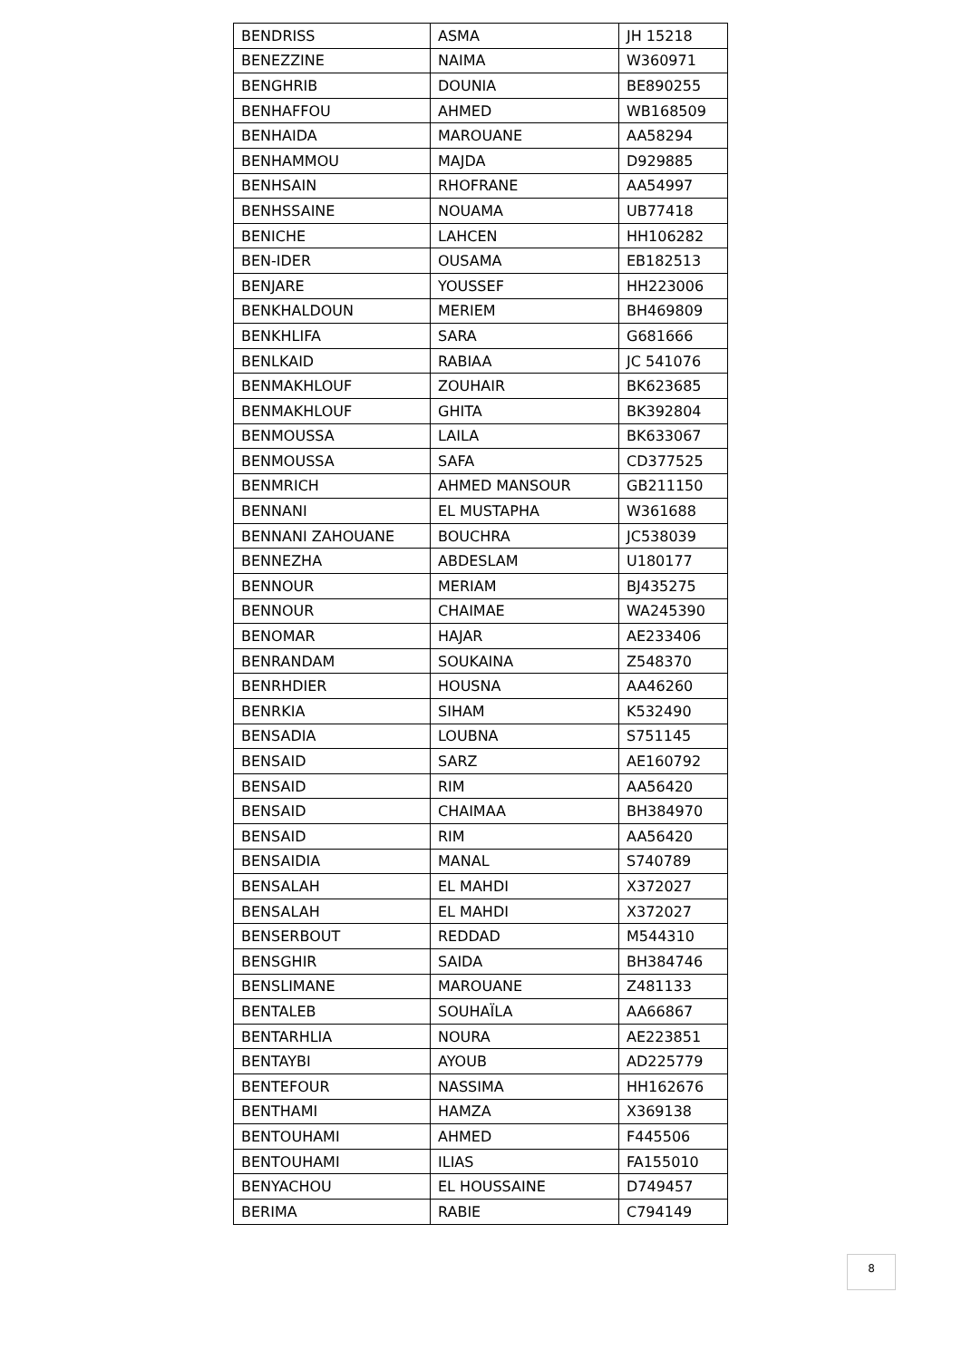| BENDRISS | ASMA | JH 15218 |
| BENEZZINE | NAIMA | W360971 |
| BENGHRIB | DOUNIA | BE890255 |
| BENHAFFOU | AHMED | WB168509 |
| BENHAIDA | MAROUANE | AA58294 |
| BENHAMMOU | MAJDA | D929885 |
| BENHSAIN | RHOFRANE | AA54997 |
| BENHSSAINE | NOUAMA | UB77418 |
| BENICHE | LAHCEN | HH106282 |
| BEN-IDER | OUSAMA | EB182513 |
| BENJARE | YOUSSEF | HH223006 |
| BENKHALDOUN | MERIEM | BH469809 |
| BENKHLIFA | SARA | G681666 |
| BENLKAID | RABIAA | JC 541076 |
| BENMAKHLOUF | ZOUHAIR | BK623685 |
| BENMAKHLOUF | GHITA | BK392804 |
| BENMOUSSA | LAILA | BK633067 |
| BENMOUSSA | SAFA | CD377525 |
| BENMRICH | AHMED MANSOUR | GB211150 |
| BENNANI | EL MUSTAPHA | W361688 |
| BENNANI ZAHOUANE | BOUCHRA | JC538039 |
| BENNEZHA | ABDESLAM | U180177 |
| BENNOUR | MERIAM | BJ435275 |
| BENNOUR | CHAIMAE | WA245390 |
| BENOMAR | HAJAR | AE233406 |
| BENRANDAM | SOUKAINA | Z548370 |
| BENRHDIER | HOUSNA | AA46260 |
| BENRKIA | SIHAM | K532490 |
| BENSADIA | LOUBNA | S751145 |
| BENSAID | SARZ | AE160792 |
| BENSAID | RIM | AA56420 |
| BENSAID | CHAIMAA | BH384970 |
| BENSAID | RIM | AA56420 |
| BENSAIDIA | MANAL | S740789 |
| BENSALAH | EL MAHDI | X372027 |
| BENSALAH | EL MAHDI | X372027 |
| BENSERBOUT | REDDAD | M544310 |
| BENSGHIR | SAIDA | BH384746 |
| BENSLIMANE | MAROUANE | Z481133 |
| BENTALEB | SOUHAÏLA | AA66867 |
| BENTARHLIA | NOURA | AE223851 |
| BENTAYBI | AYOUB | AD225779 |
| BENTEFOUR | NASSIMA | HH162676 |
| BENTHAMI | HAMZA | X369138 |
| BENTOUHAMI | AHMED | F445506 |
| BENTOUHAMI | ILIAS | FA155010 |
| BENYACHOU | EL HOUSSAINE | D749457 |
| BERIMA | RABIE | C794149 |
8